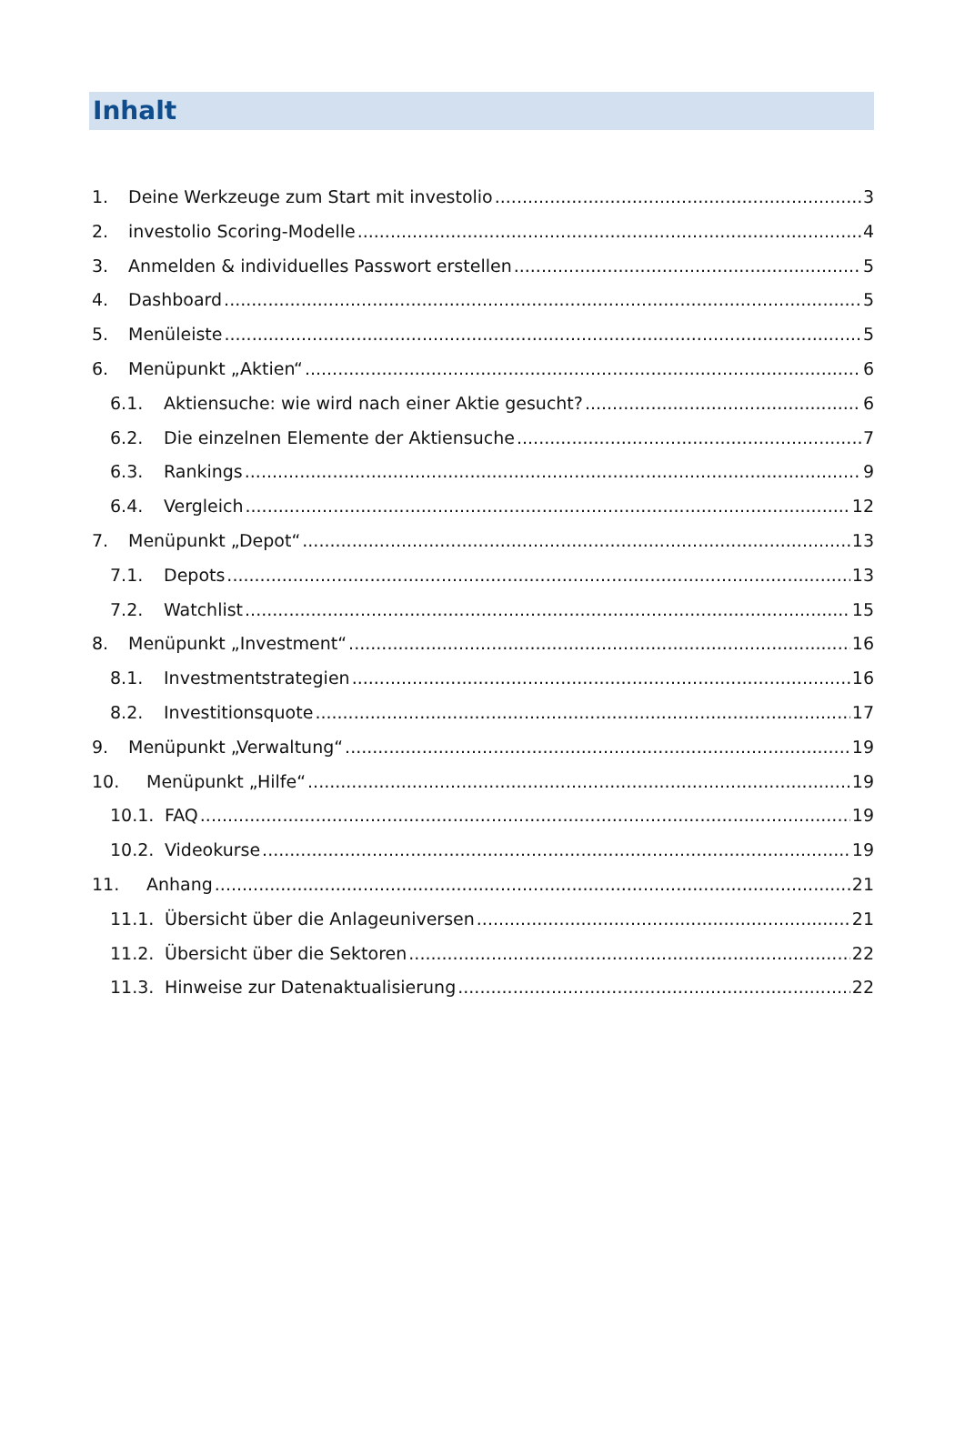Inhalt
1. Deine Werkzeuge zum Start mit investolio 3
2. investolio Scoring-Modelle 4
3. Anmelden & individuelles Passwort erstellen 5
4. Dashboard 5
5. Menüleiste 5
6. Menüpunkt „Aktien“ 6
6.1. Aktiensuche: wie wird nach einer Aktie gesucht? 6
6.2. Die einzelnen Elemente der Aktiensuche 7
6.3. Rankings 9
6.4. Vergleich 12
7. Menüpunkt „Depot“ 13
7.1. Depots 13
7.2. Watchlist 15
8. Menüpunkt „Investment“ 16
8.1. Investmentstrategien 16
8.2. Investitionsquote 17
9. Menüpunkt „Verwaltung“ 19
10. Menüpunkt „Hilfe“ 19
10.1. FAQ 19
10.2. Videokurse 19
11. Anhang 21
11.1. Übersicht über die Anlageuniversen 21
11.2. Übersicht über die Sektoren 22
11.3. Hinweise zur Datenaktualisierung 22